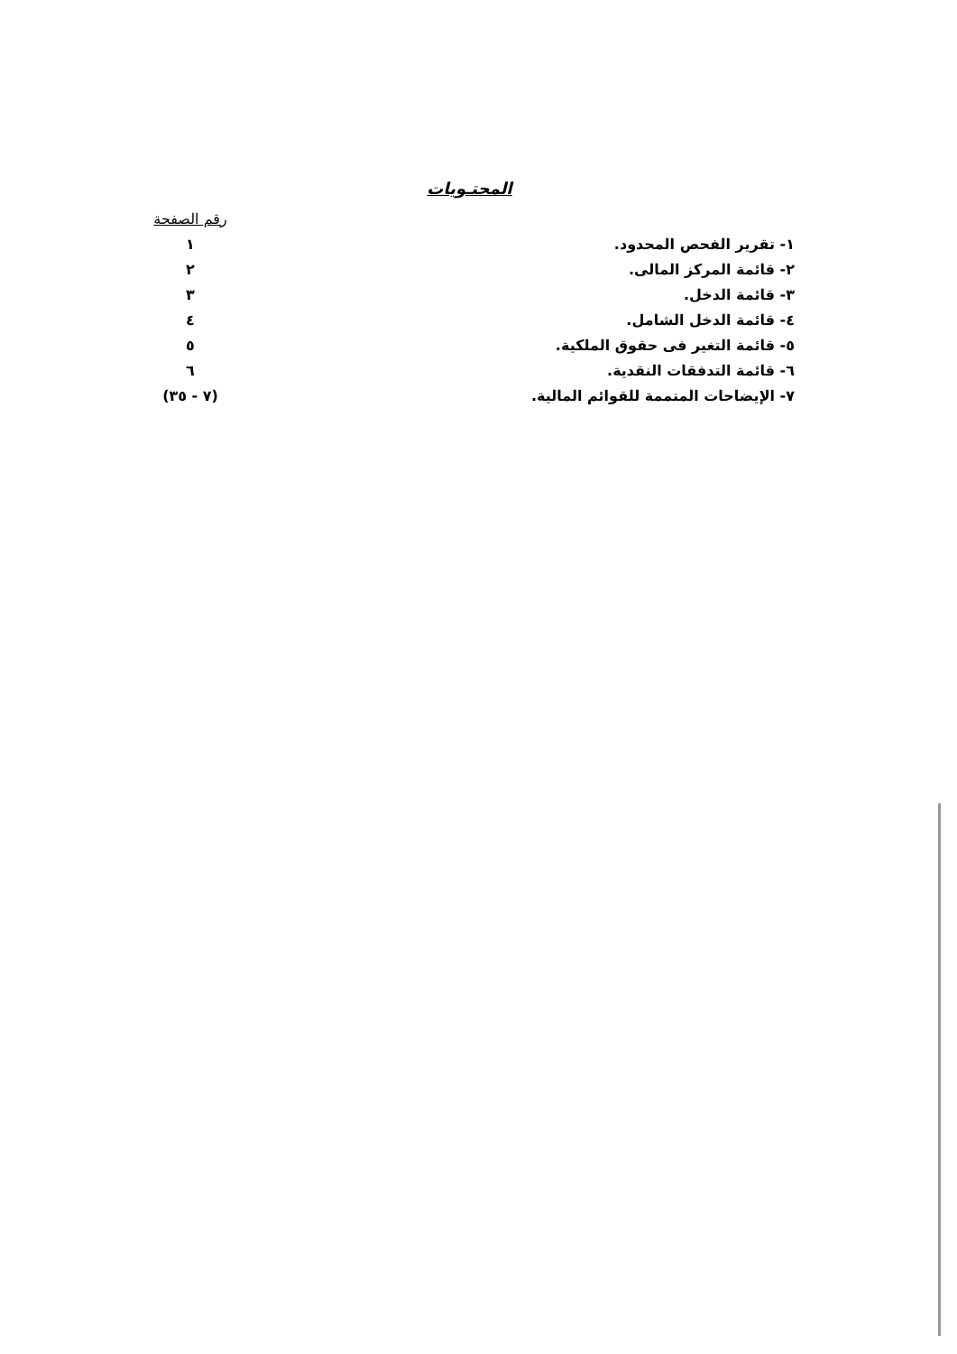المحتـويات
| | رقم الصفحة |
| --- | --- |
| ١- تقرير الفحص المحدود. | ١ |
| ٢- قائمة المركز المالى. | ٢ |
| ٣- قائمة الدخل. | ٣ |
| ٤- قائمة الدخل الشامل. | ٤ |
| ٥- قائمة التغير فى حقوق الملكية. | ٥ |
| ٦- قائمة التدفقات النقدية. | ٦ |
| ٧- الإيضاحات المتممة للقوائم المالية. | (٧ - ٣٥) |